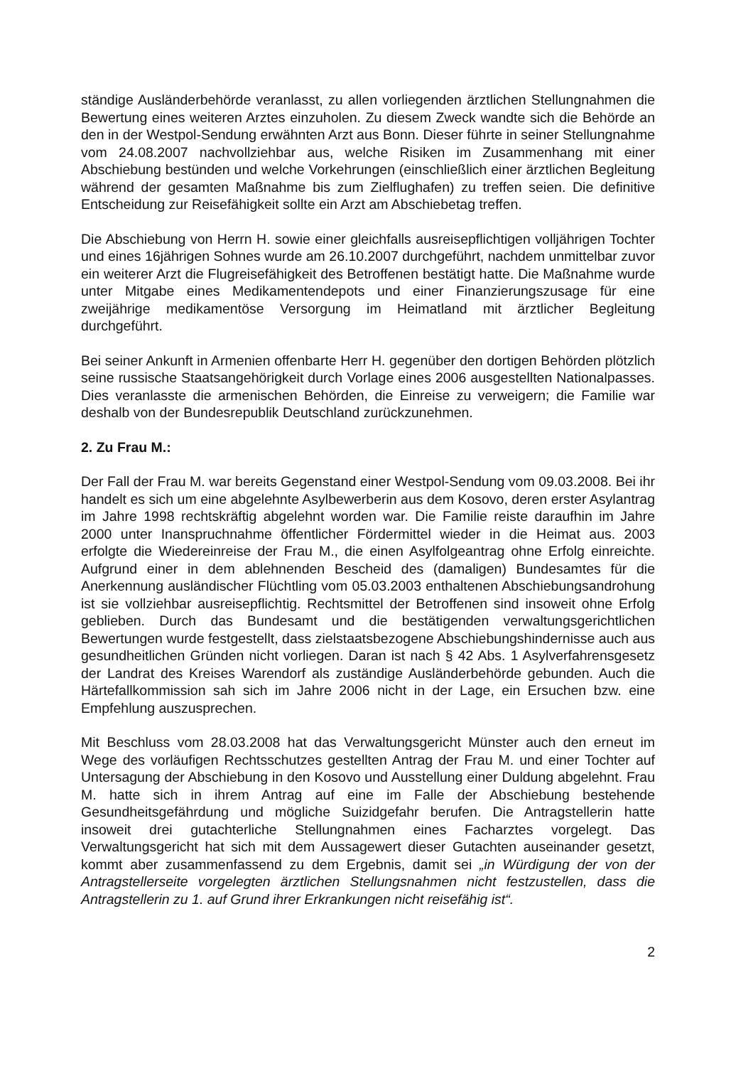ständige Ausländerbehörde veranlasst, zu allen vorliegenden ärztlichen Stellungnahmen die Bewertung eines weiteren Arztes einzuholen. Zu diesem Zweck wandte sich die Behörde an den in der Westpol-Sendung erwähnten Arzt aus Bonn. Dieser führte in seiner Stellungnahme vom 24.08.2007 nachvollziehbar aus, welche Risiken im Zusammenhang mit einer Abschiebung bestünden und welche Vorkehrungen (einschließlich einer ärztlichen Begleitung während der gesamten Maßnahme bis zum Zielflughafen) zu treffen seien. Die definitive Entscheidung zur Reisefähigkeit sollte ein Arzt am Abschiebetag treffen.
Die Abschiebung von Herrn H. sowie einer gleichfalls ausreisepflichtigen volljährigen Tochter und eines 16jährigen Sohnes wurde am 26.10.2007 durchgeführt, nachdem unmittelbar zuvor ein weiterer Arzt die Flugreisefähigkeit des Betroffenen bestätigt hatte. Die Maßnahme wurde unter Mitgabe eines Medikamentendepots und einer Finanzierungszusage für eine zweijährige medikamentöse Versorgung im Heimatland mit ärztlicher Begleitung durchgeführt.
Bei seiner Ankunft in Armenien offenbarte Herr H. gegenüber den dortigen Behörden plötzlich seine russische Staatsangehörigkeit durch Vorlage eines 2006 ausgestellten Nationalpasses. Dies veranlasste die armenischen Behörden, die Einreise zu verweigern; die Familie war deshalb von der Bundesrepublik Deutschland zurückzunehmen.
2. Zu Frau M.:
Der Fall der Frau M. war bereits Gegenstand einer Westpol-Sendung vom 09.03.2008. Bei ihr handelt es sich um eine abgelehnte Asylbewerberin aus dem Kosovo, deren erster Asylantrag im Jahre 1998 rechtskräftig abgelehnt worden war. Die Familie reiste daraufhin im Jahre 2000 unter Inanspruchnahme öffentlicher Fördermittel wieder in die Heimat aus. 2003 erfolgte die Wiedereinreise der Frau M., die einen Asylfolgeantrag ohne Erfolg einreichte. Aufgrund einer in dem ablehnenden Bescheid des (damaligen) Bundesamtes für die Anerkennung ausländischer Flüchtling vom 05.03.2003 enthaltenen Abschiebungsandrohung ist sie vollziehbar ausreisepflichtig. Rechtsmittel der Betroffenen sind insoweit ohne Erfolg geblieben. Durch das Bundesamt und die bestätigenden verwaltungsgerichtlichen Bewertungen wurde festgestellt, dass zielstaatsbezogene Abschiebungshindernisse auch aus gesundheitlichen Gründen nicht vorliegen. Daran ist nach § 42 Abs. 1 Asylverfahrensgesetz der Landrat des Kreises Warendorf als zuständige Ausländerbehörde gebunden. Auch die Härtefallkommission sah sich im Jahre 2006 nicht in der Lage, ein Ersuchen bzw. eine Empfehlung auszusprechen.
Mit Beschluss vom 28.03.2008 hat das Verwaltungsgericht Münster auch den erneut im Wege des vorläufigen Rechtsschutzes gestellten Antrag der Frau M. und einer Tochter auf Untersagung der Abschiebung in den Kosovo und Ausstellung einer Duldung abgelehnt. Frau M. hatte sich in ihrem Antrag auf eine im Falle der Abschiebung bestehende Gesundheitsgefährdung und mögliche Suizidgefahr berufen. Die Antragstellerin hatte insoweit drei gutachterliche Stellungnahmen eines Facharztes vorgelegt. Das Verwaltungsgericht hat sich mit dem Aussagewert dieser Gutachten auseinander gesetzt, kommt aber zusammenfassend zu dem Ergebnis, damit sei „in Würdigung der von der Antragstellerseite vorgelegten ärztlichen Stellungsnahmen nicht festzustellen, dass die Antragstellerin zu 1. auf Grund ihrer Erkrankungen nicht reisefähig ist“.
2